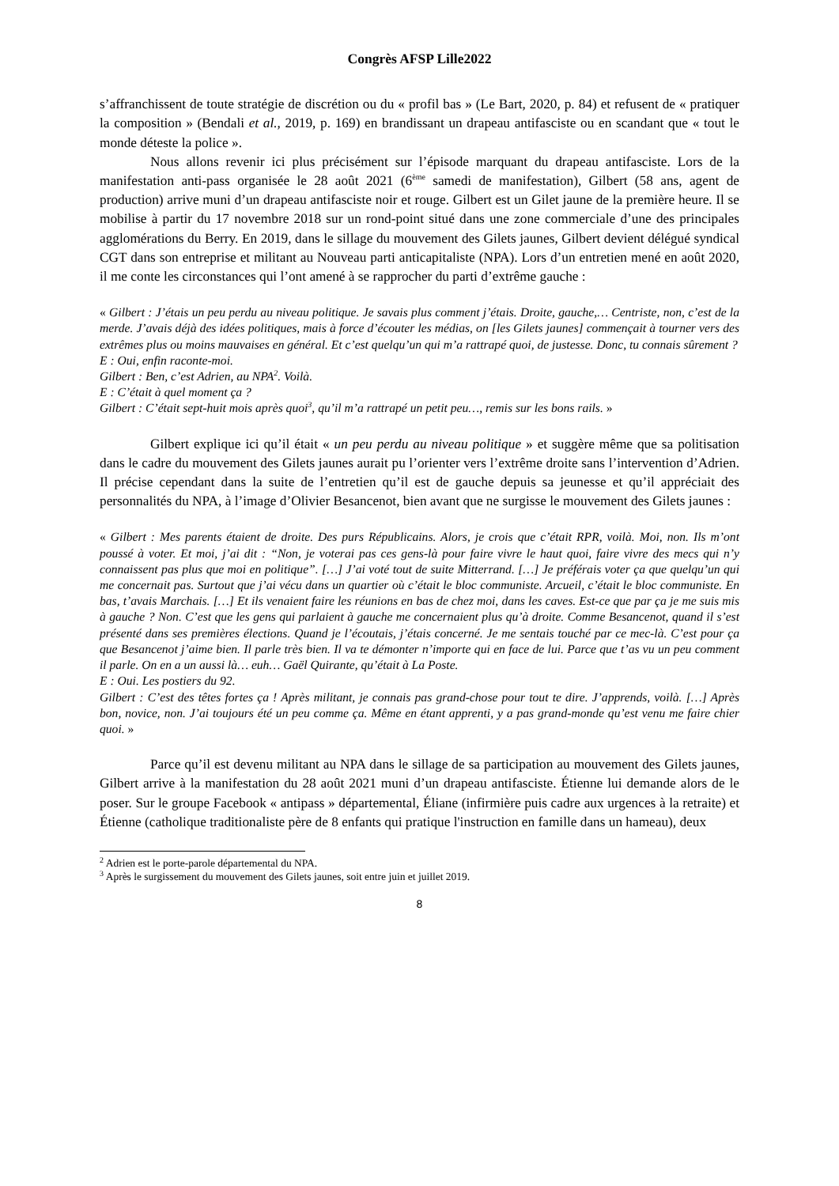Congrès AFSP Lille2022
s’affranchissent de toute stratégie de discrétion ou du « profil bas » (Le Bart, 2020, p. 84) et refusent de « pratiquer la composition » (Bendali et al., 2019, p. 169) en brandissant un drapeau antifasciste ou en scandant que « tout le monde déteste la police ».
Nous allons revenir ici plus précisément sur l’épisode marquant du drapeau antifasciste. Lors de la manifestation anti-pass organisée le 28 août 2021 (6<sup>ème</sup> samedi de manifestation), Gilbert (58 ans, agent de production) arrive muni d’un drapeau antifasciste noir et rouge. Gilbert est un Gilet jaune de la première heure. Il se mobilise à partir du 17 novembre 2018 sur un rond-point situé dans une zone commerciale d’une des principales agglomérations du Berry. En 2019, dans le sillage du mouvement des Gilets jaunes, Gilbert devient délégué syndical CGT dans son entreprise et militant au Nouveau parti anticapitaliste (NPA). Lors d’un entretien mené en août 2020, il me conte les circonstances qui l’ont amené à se rapprocher du parti d’extrême gauche :
« Gilbert : J’étais un peu perdu au niveau politique. Je savais plus comment j’étais. Droite, gauche,… Centriste, non, c’est de la merde. J’avais déjà des idées politiques, mais à force d’écouter les médias, on [les Gilets jaunes] commençait à tourner vers des extrêmes plus ou moins mauvaises en général. Et c’est quelqu’un qui m’a rattrapé quoi, de justesse. Donc, tu connais sûrement ?
E : Oui, enfin raconte-moi.
Gilbert : Ben, c’est Adrien, au NPA<sup>2</sup>. Voilà.
E : C’était à quel moment ça ?
Gilbert : C’était sept-huit mois après quoi<sup>3</sup>, qu’il m’a rattrapé un petit peu…, remis sur les bons rails. »
Gilbert explique ici qu’il était « un peu perdu au niveau politique » et suggère même que sa politisation dans le cadre du mouvement des Gilets jaunes aurait pu l’orienter vers l’extrême droite sans l’intervention d’Adrien. Il précise cependant dans la suite de l’entretien qu’il est de gauche depuis sa jeunesse et qu’il appréciait des personnalités du NPA, à l’image d’Olivier Besancenot, bien avant que ne surgisse le mouvement des Gilets jaunes :
« Gilbert : Mes parents étaient de droite. Des purs Républicains. Alors, je crois que c’était RPR, voilà. Moi, non. Ils m’ont poussé à voter. Et moi, j’ai dit : “Non, je voterai pas ces gens-là pour faire vivre le haut quoi, faire vivre des mecs qui n’y connaissent pas plus que moi en politique”. […] J’ai voté tout de suite Mitterrand. […] Je préférais voter ça que quelqu’un qui me concernait pas. Surtout que j’ai vécu dans un quartier où c’était le bloc communiste. Arcueil, c’était le bloc communiste. En bas, t’avais Marchais. […] Et ils venaient faire les réunions en bas de chez moi, dans les caves. Est-ce que par ça je me suis mis à gauche ? Non. C’est que les gens qui parlaient à gauche me concernaient plus qu’à droite. Comme Besancenot, quand il s’est présenté dans ses premières élections. Quand je l’écoutais, j’étais concerné. Je me sentais touché par ce mec-là. C’est pour ça que Besancenot j’aime bien. Il parle très bien. Il va te démonter n’importe qui en face de lui. Parce que t’as vu un peu comment il parle. On en a un aussi là… euh… Gaël Quirante, qu’était à La Poste.
E : Oui. Les postiers du 92.
Gilbert : C’est des têtes fortes ça ! Après militant, je connais pas grand-chose pour tout te dire. J’apprends, voilà. […] Après bon, novice, non. J’ai toujours été un peu comme ça. Même en étant apprenti, y a pas grand-monde qu’est venu me faire chier quoi. »
Parce qu’il est devenu militant au NPA dans le sillage de sa participation au mouvement des Gilets jaunes, Gilbert arrive à la manifestation du 28 août 2021 muni d’un drapeau antifasciste. Étienne lui demande alors de le poser. Sur le groupe Facebook « antipass » départemental, Éliane (infirmière puis cadre aux urgences à la retraite) et Étienne (catholique traditionaliste père de 8 enfants qui pratique l'instruction en famille dans un hameau), deux
<sup>2</sup> Adrien est le porte-parole départemental du NPA.
<sup>3</sup> Après le surgissement du mouvement des Gilets jaunes, soit entre juin et juillet 2019.
8